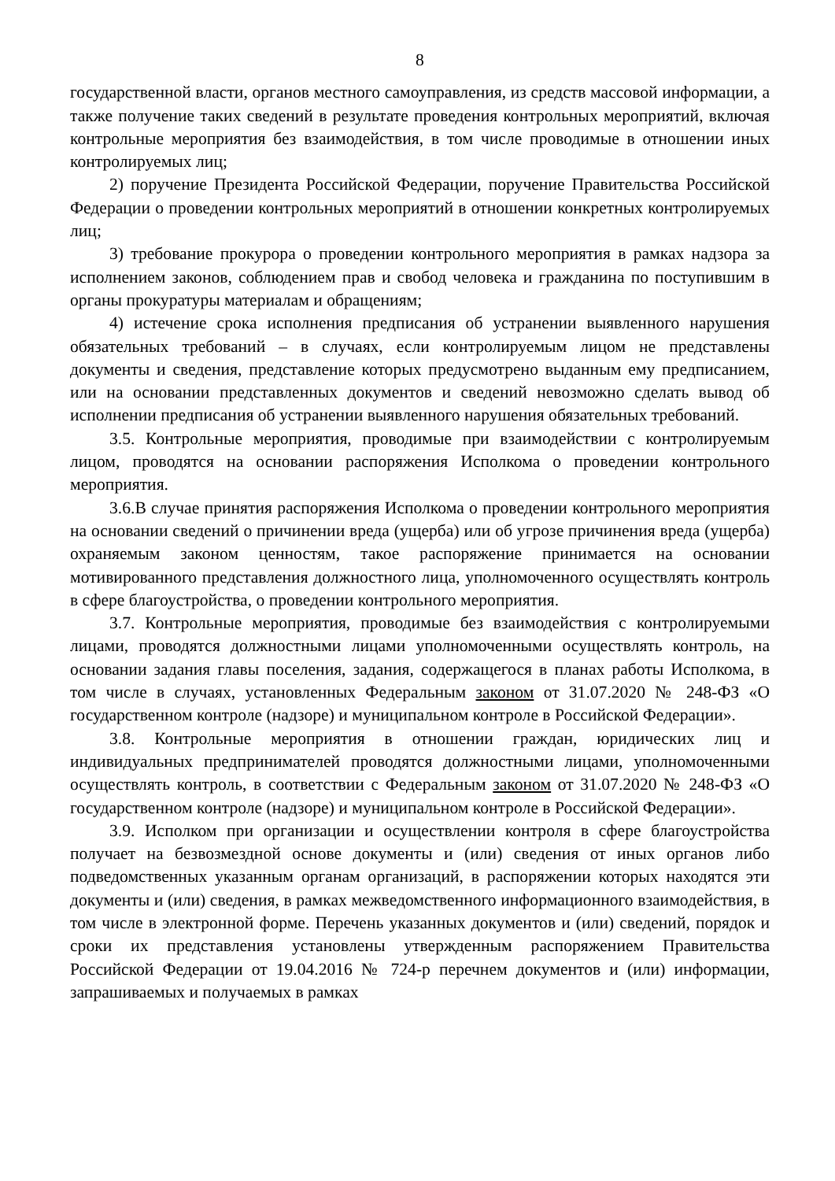8
государственной власти, органов местного самоуправления, из средств массовой информации, а также получение таких сведений в результате проведения контрольных мероприятий, включая контрольные мероприятия без взаимодействия, в том числе проводимые в отношении иных контролируемых лиц;
2) поручение Президента Российской Федерации, поручение Правительства Российской Федерации о проведении контрольных мероприятий в отношении конкретных контролируемых лиц;
3) требование прокурора о проведении контрольного мероприятия в рамках надзора за исполнением законов, соблюдением прав и свобод человека и гражданина по поступившим в органы прокуратуры материалам и обращениям;
4) истечение срока исполнения предписания об устранении выявленного нарушения обязательных требований – в случаях, если контролируемым лицом не представлены документы и сведения, представление которых предусмотрено выданным ему предписанием, или на основании представленных документов и сведений невозможно сделать вывод об исполнении предписания об устранении выявленного нарушения обязательных требований.
3.5. Контрольные мероприятия, проводимые при взаимодействии с контролируемым лицом, проводятся на основании распоряжения Исполкома о проведении контрольного мероприятия.
3.6.В случае принятия распоряжения Исполкома о проведении контрольного мероприятия на основании сведений о причинении вреда (ущерба) или об угрозе причинения вреда (ущерба) охраняемым законом ценностям, такое распоряжение принимается на основании мотивированного представления должностного лица, уполномоченного осуществлять контроль в сфере благоустройства, о проведении контрольного мероприятия.
3.7. Контрольные мероприятия, проводимые без взаимодействия с контролируемыми лицами, проводятся должностными лицами уполномоченными осуществлять контроль, на основании задания главы поселения, задания, содержащегося в планах работы Исполкома, в том числе в случаях, установленных Федеральным законом от 31.07.2020 № 248-ФЗ «О государственном контроле (надзоре) и муниципальном контроле в Российской Федерации».
3.8. Контрольные мероприятия в отношении граждан, юридических лиц и индивидуальных предпринимателей проводятся должностными лицами, уполномоченными осуществлять контроль, в соответствии с Федеральным законом от 31.07.2020 № 248-ФЗ «О государственном контроле (надзоре) и муниципальном контроле в Российской Федерации».
3.9. Исполком при организации и осуществлении контроля в сфере благоустройства получает на безвозмездной основе документы и (или) сведения от иных органов либо подведомственных указанным органам организаций, в распоряжении которых находятся эти документы и (или) сведения, в рамках межведомственного информационного взаимодействия, в том числе в электронной форме. Перечень указанных документов и (или) сведений, порядок и сроки их представления установлены утвержденным распоряжением Правительства Российской Федерации от 19.04.2016 № 724-р перечнем документов и (или) информации, запрашиваемых и получаемых в рамках